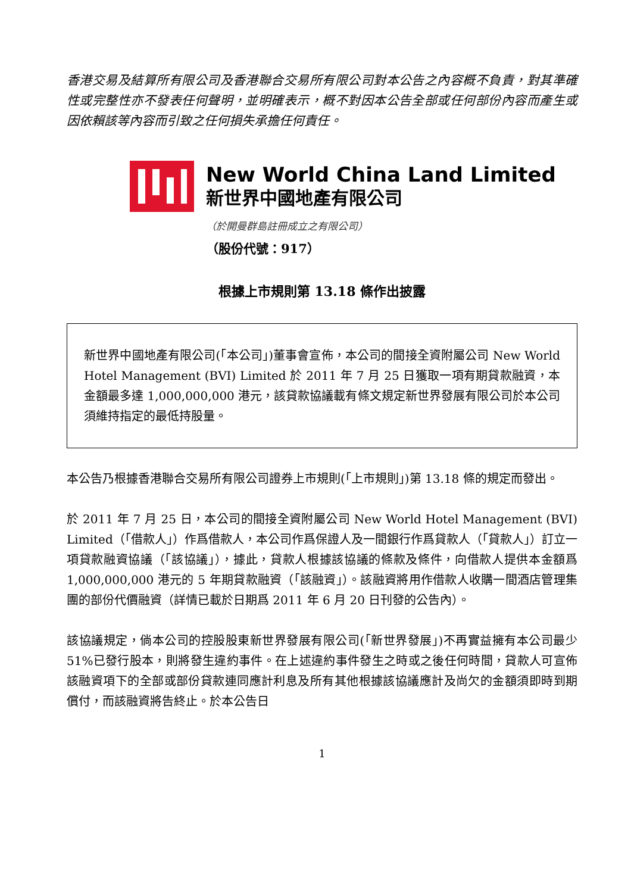香港交易及結算所有限公司及香港聯合交易所有限公司對本公告之內容概不負責，對其準確性或完整性亦不發表任何聲明，並明確表示，概不對因本公告全部或任何部份內容而產生或因依賴該等內容而引致之任何損失承擔任何責任。
New World China Land Limited
新世界中國地產有限公司
（於開曼群島註冊成立之有限公司）
（股份代號：917）
根據上市規則第 13.18 條作出披露
新世界中國地產有限公司(「本公司」)董事會宣佈，本公司的間接全資附屬公司 New World Hotel Management (BVI) Limited 於 2011 年 7 月 25 日獲取一項有期貸款融資，本金額最多達 1,000,000,000 港元，該貸款協議載有條文規定新世界發展有限公司於本公司須維持指定的最低持股量。
本公告乃根據香港聯合交易所有限公司證券上市規則(「上市規則」)第 13.18 條的規定而發出。
於 2011 年 7 月 25 日，本公司的間接全資附屬公司 New World Hotel Management (BVI) Limited（「借款人」）作爲借款人，本公司作爲保證人及一間銀行作爲貸款人（「貸款人」）訂立一項貸款融資協議（「該協議」），據此，貸款人根據該協議的條款及條件，向借款人提供本金額爲 1,000,000,000 港元的 5 年期貸款融資（「該融資」）。該融資將用作借款人收購一間酒店管理集團的部份代價融資（詳情已載於日期爲 2011 年 6 月 20 日刊發的公告內）。
該協議規定，倘本公司的控股股東新世界發展有限公司(「新世界發展」)不再實益擁有本公司最少 51%已發行股本，則將發生違約事件。在上述違約事件發生之時或之後任何時間，貸款人可宣佈該融資項下的全部或部份貸款連同應計利息及所有其他根據該協議應計及尚欠的金額須即時到期償付，而該融資將告終止。於本公告日
1